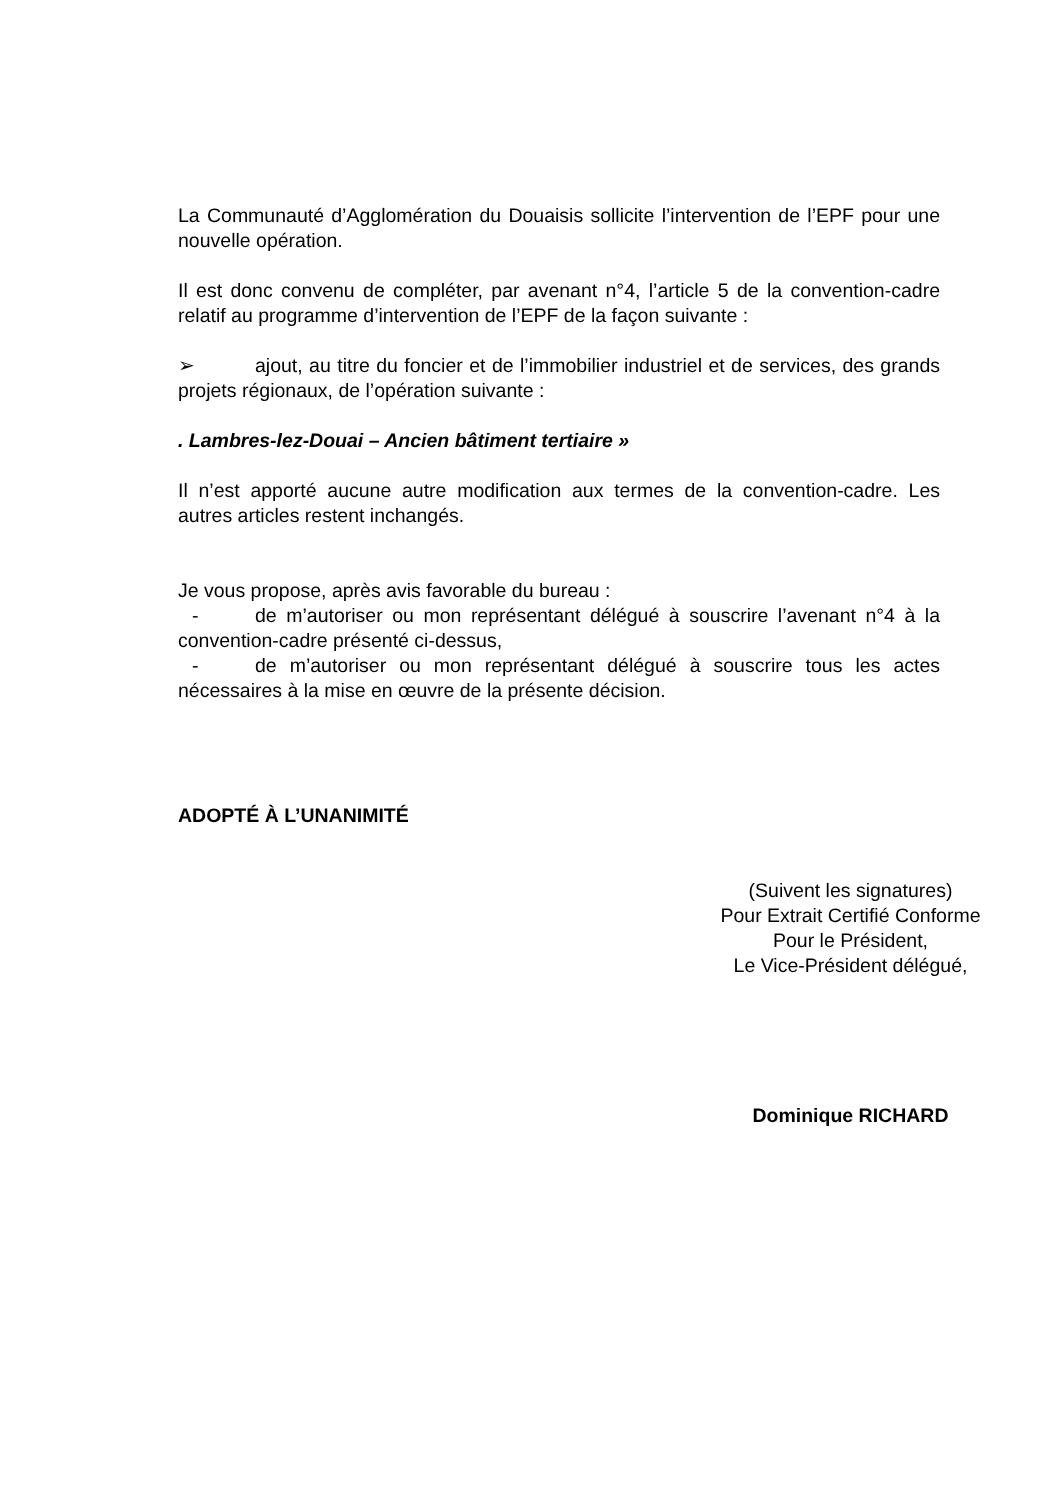La Communauté d’Agglomération du Douaisis sollicite l’intervention de l’EPF pour une nouvelle opération.
Il est donc convenu de compléter, par avenant n°4, l’article 5 de la convention-cadre relatif au programme d’intervention de l’EPF de la façon suivante :
➢ ajout, au titre du foncier et de l’immobilier industriel et de services, des grands projets régionaux, de l’opération suivante :
. Lambres-lez-Douai – Ancien bâtiment tertiaire »
Il n’est apporté aucune autre modification aux termes de la convention-cadre. Les autres articles restent inchangés.
Je vous propose, après avis favorable du bureau :
- de m’autoriser ou mon représentant délégué à souscrire l’avenant n°4 à la convention-cadre présenté ci-dessus,
- de m’autoriser ou mon représentant délégué à souscrire tous les actes nécessaires à la mise en œuvre de la présente décision.
ADOPTÉ À L’UNANIMITÉ
(Suivent les signatures)
Pour Extrait Certifié Conforme
Pour le Président,
Le Vice-Président délégué,
Dominique RICHARD